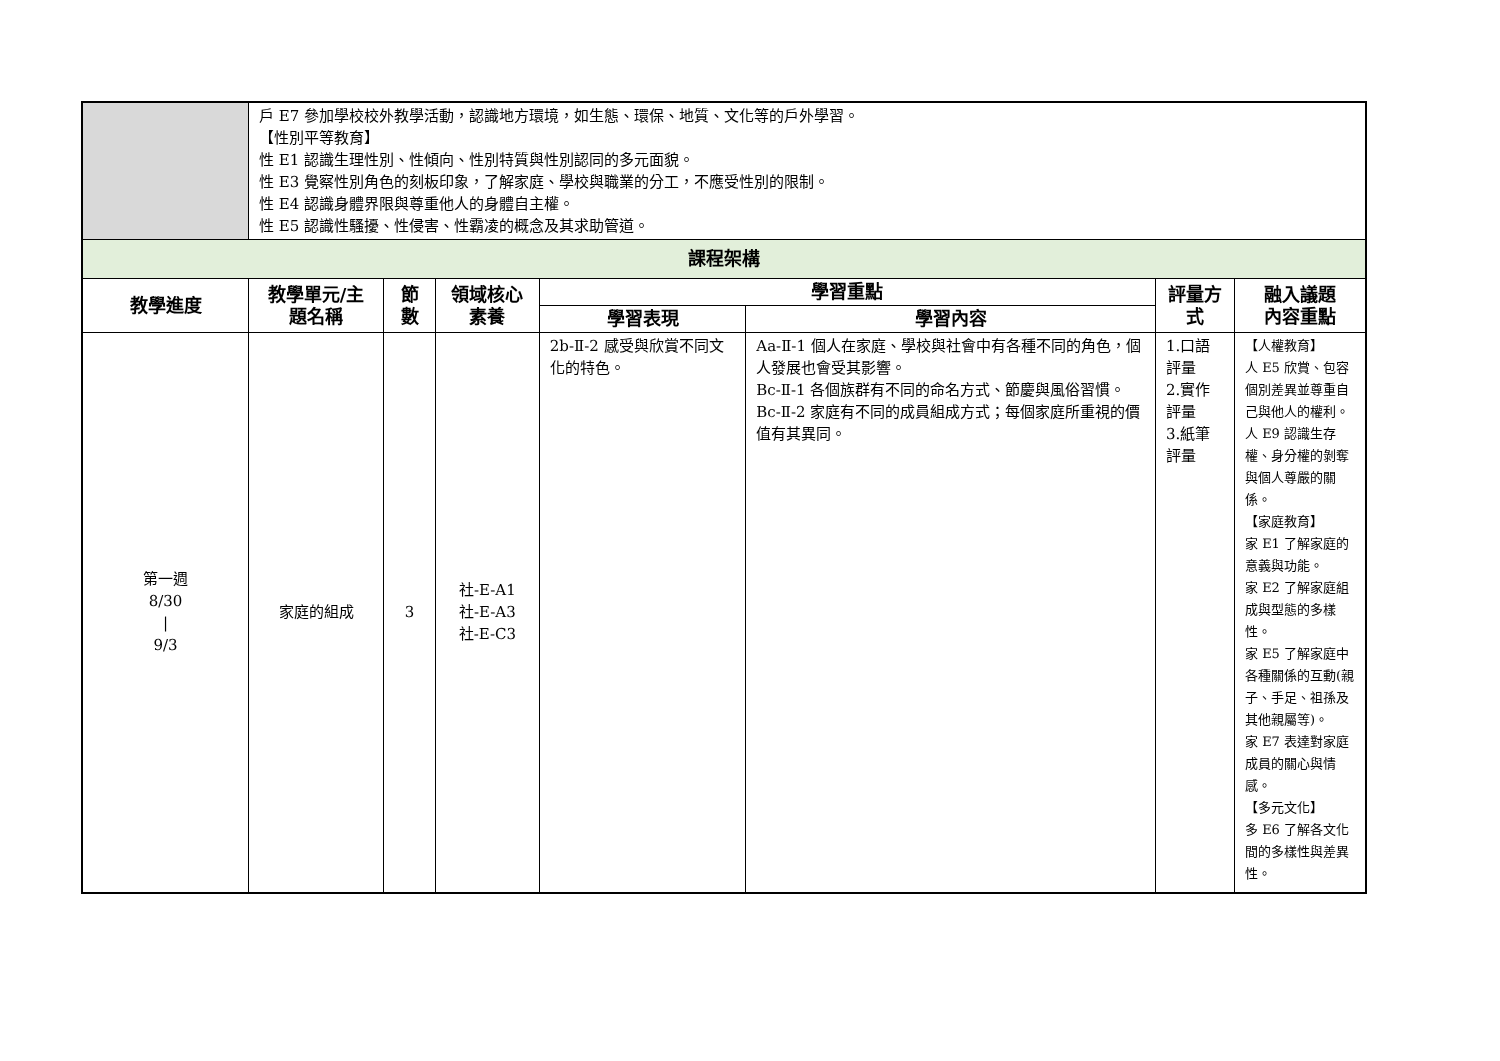| | 戶 E7 參加學校校外教學活動，認識地方環境，如生態、環保、地質、文化等的戶外學習。 【性別平等教育】 性 E1 認識生理性別、性傾向、性別特質與性別認同的多元面貌。 性 E3 覺察性別角色的刻板印象，了解家庭、學校與職業的分工，不應受性別的限制。 性 E4 認識身體界限與尊重他人的身體自主權。 性 E5 認識性騷擾、性侵害、性霸凌的概念及其求助管道。 | | | | | | |
| 課程架構 | | | | | | | |
| 教學進度 | 教學單元/主題名稱 | 節數 | 領域核心素養 | 學習重點 | | 評量方式 | 融入議題 內容重點 |
| | | | | 學習表現 | 學習內容 | | |
| 第一週 8/30 / 9/3 | 家庭的組成 | 3 | 社-E-A1 社-E-A3 社-E-C3 | 2b-Ⅱ-2 感受與欣賞不同文化的特色。 | Aa-Ⅱ-1 個人在家庭、學校與社會中有各種不同的角色，個人發展也會受其影響。 Bc-Ⅱ-1 各個族群有不同的命名方式、節慶與風俗習慣。 Bc-Ⅱ-2 家庭有不同的成員組成方式；每個家庭所重視的價值有其異同。 | 1.口語評量 2.實作評量 3.紙筆評量 | 【人權教育】 人 E5 欣賞、包容個別差異並尊重自己與他人的權利。 人 E9 認識生存權、身分權的剝奪與個人尊嚴的關係。 【家庭教育】 家 E1 了解家庭的意義與功能。 家 E2 了解家庭組成與型態的多樣性。 家 E5 了解家庭中各種關係的互動(親子、手足、祖孫及其他親屬等)。 家 E7 表達對家庭成員的關心與情感。 【多元文化】 多 E6 了解各文化間的多樣性與差異性。 |